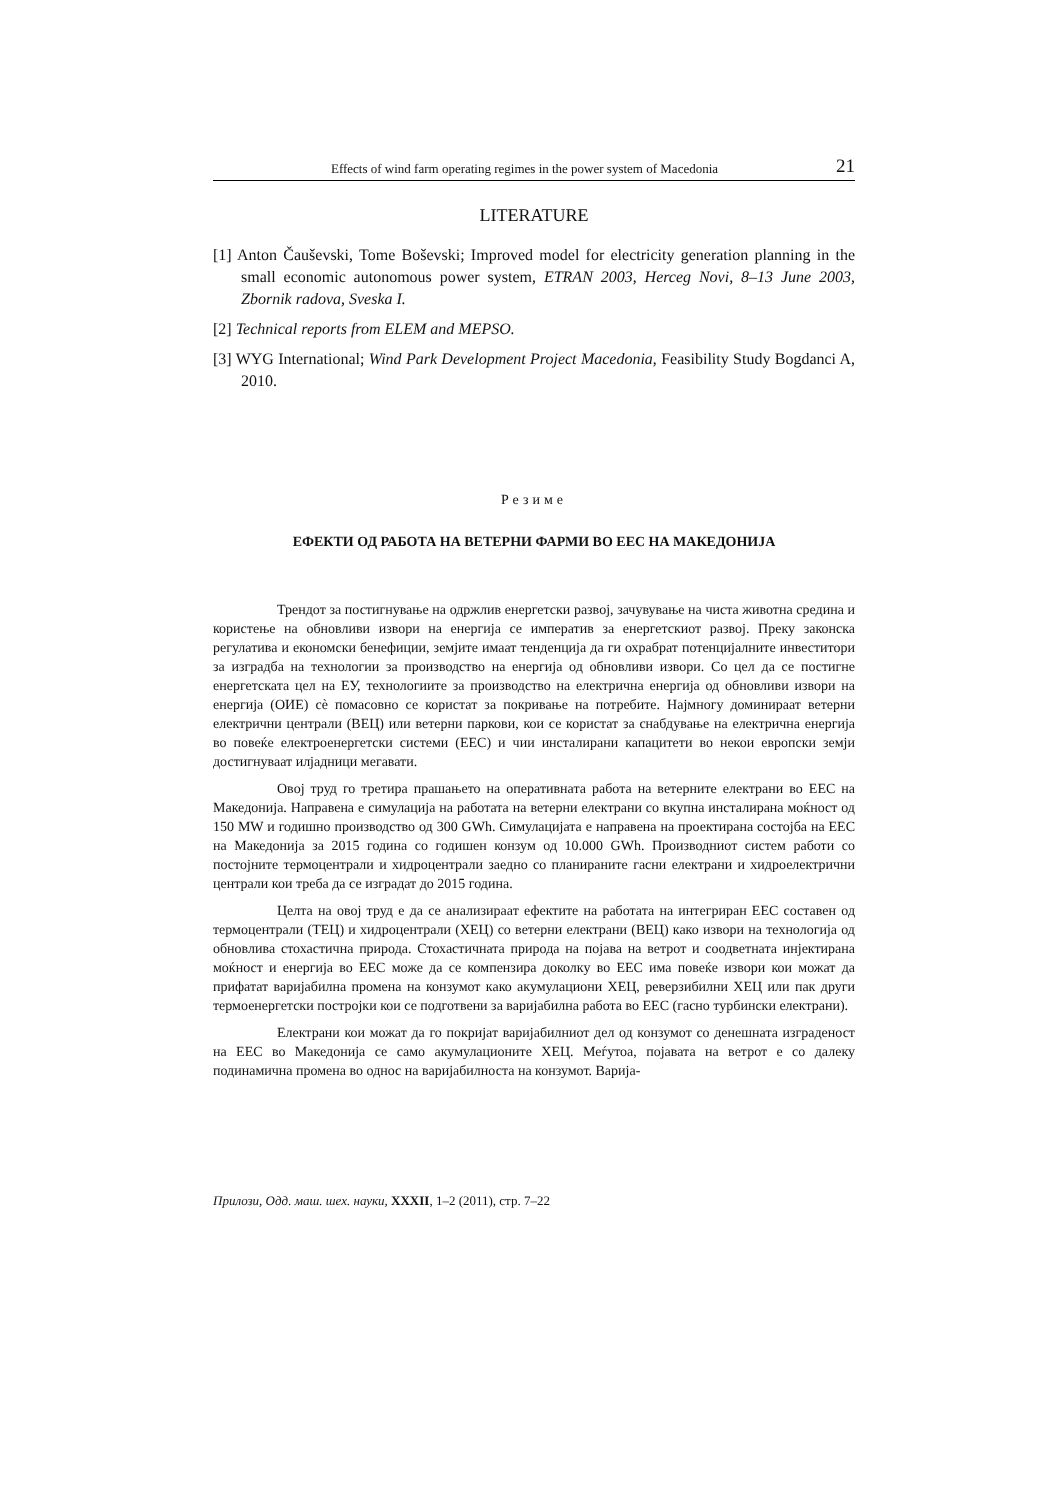Effects of wind farm operating regimes in the power system of Macedonia 21
LITERATURE
[1] Anton Čauševski, Tome Boševski; Improved model for electricity generation planning in the small economic autonomous power system, ETRAN 2003, Herceg Novi, 8–13 June 2003, Zbornik radova, Sveska I.
[2] Technical reports from ELEM and MEPSO.
[3] WYG International; Wind Park Development Project Macedonia, Feasibility Study Bogdanci A, 2010.
Резиме
ЕФЕКТИ ОД РАБОТА НА ВЕТЕРНИ ФАРМИ ВО ЕЕС НА МАКЕДОНИЈА
Трендот за постигнување на одржлив енергетски развој, зачувување на чиста животна средина и користење на обновливи извори на енергија се императив за енергетскиот развој. Преку законска регулатива и економски бенефиции, земјите имаат тенденција да ги охрабрат потенцијалните инвеститори за изградба на технологии за производство на енергија од обновливи извори. Со цел да се постигне енергетската цел на ЕУ, технологиите за производство на електрична енергија од обновливи извори на енергија (ОИЕ) сè помасовно се користат за покривање на потребите. Најмногу доминираат ветерни електрични централи (ВЕЦ) или ветерни паркови, кои се користат за снабдување на електрична енергија во повеќе електроенергетски системи (ЕЕС) и чии инсталирани капацитети во некои европски земји достигнуваат илјадници мегавати.
Овој труд го третира прашањето на оперативната работа на ветерните електрани во ЕЕС на Македонија. Направена е симулација на работата на ветерни електрани со вкупна инсталирана моќност од 150 MW и годишно производство од 300 GWh. Симулацијата е направена на проектирана состојба на ЕЕС на Македонија за 2015 година со годишен конзум од 10.000 GWh. Производниот систем работи со постојните термоцентрали и хидроцентрали заедно со планираните гасни електрани и хидроелектрични централи кои треба да се изградат до 2015 година.
Целта на овој труд е да се анализираат ефектите на работата на интегриран ЕЕС составен од термоцентрали (ТЕЦ) и хидроцентрали (ХЕЦ) со ветерни електрани (ВЕЦ) како извори на технологија од обновлива стохастична природа. Стохастичната природа на појава на ветрот и соодветната инјектирана моќност и енергија во ЕЕС може да се компензира доколку во ЕЕС има повеќе извори кои можат да прифатат варијабилна промена на конзумот како акумулациони ХЕЦ, реверзибилни ХЕЦ или пак други термоенергетски постројки кои се подготвени за варијабилна работа во ЕЕС (гасно турбински електрани).
Електрани кои можат да го покријат варијабилниот дел од конзумот со денешната изграденост на ЕЕС во Македонија се само акумулационите ХЕЦ. Меѓутоа, појавата на ветрот е со далеку подинамична промена во однос на варијабилноста на конзумот. Варија-
Прилози, Одд. маш. шех. науки, XXXII, 1–2 (2011), стр. 7–22